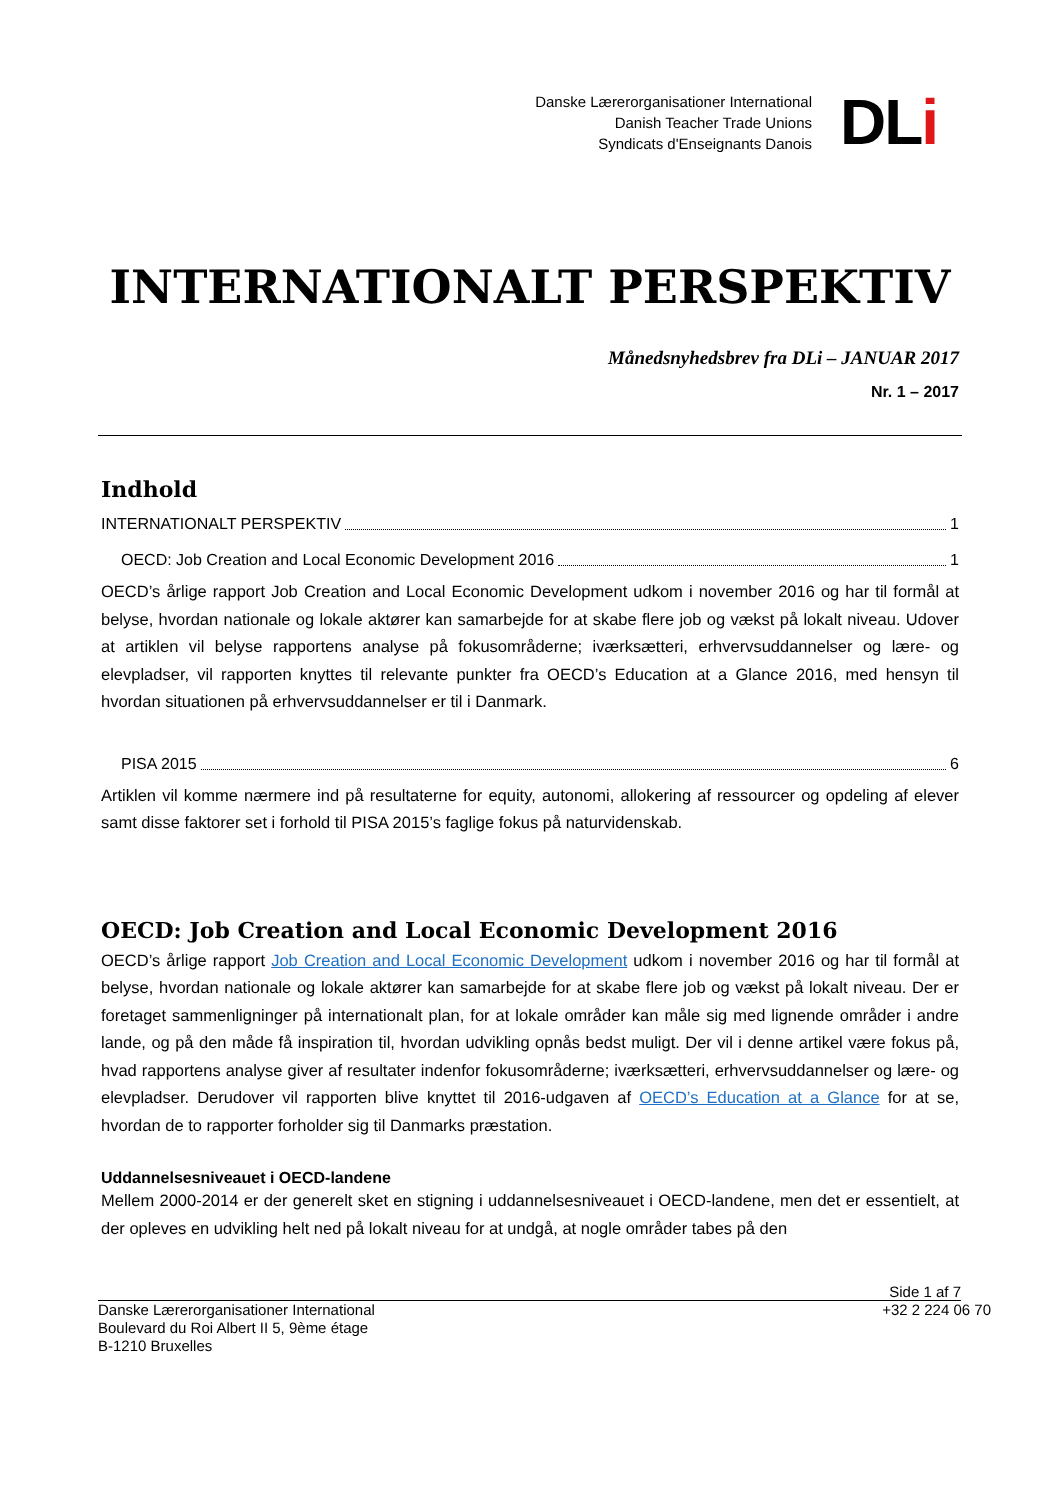Danske Lærerorganisationer International
Danish Teacher Trade Unions
Syndicats d'Enseignants Danois
DLi
INTERNATIONALT PERSPEKTIV
Månedsnyhedsbrev fra DLi – JANUAR 2017
Nr. 1 – 2017
Indhold
INTERNATIONALT PERSPEKTIV 1
OECD: Job Creation and Local Economic Development 2016 1
OECD’s årlige rapport Job Creation and Local Economic Development udkom i november 2016 og har til formål at belyse, hvordan nationale og lokale aktører kan samarbejde for at skabe flere job og vækst på lokalt niveau. Udover at artiklen vil belyse rapportens analyse på fokusområderne; iværksætteri, erhvervsuddannelser og lære- og elevpladser, vil rapporten knyttes til relevante punkter fra OECD’s Education at a Glance 2016, med hensyn til hvordan situationen på erhvervsuddannelser er til i Danmark.
PISA 2015 6
Artiklen vil komme nærmere ind på resultaterne for equity, autonomi, allokering af ressourcer og opdeling af elever samt disse faktorer set i forhold til PISA 2015’s faglige fokus på naturvidenskab.
OECD: Job Creation and Local Economic Development 2016
OECD’s årlige rapport Job Creation and Local Economic Development udkom i november 2016 og har til formål at belyse, hvordan nationale og lokale aktører kan samarbejde for at skabe flere job og vækst på lokalt niveau. Der er foretaget sammenligninger på internationalt plan, for at lokale områder kan måle sig med lignende områder i andre lande, og på den måde få inspiration til, hvordan udvikling opnås bedst muligt. Der vil i denne artikel være fokus på, hvad rapportens analyse giver af resultater indenfor fokusområderne; iværksætteri, erhvervsuddannelser og lære- og elevpladser. Derudover vil rapporten blive knyttet til 2016-udgaven af OECD’s Education at a Glance for at se, hvordan de to rapporter forholder sig til Danmarks præstation.
Uddannelsesniveauet i OECD-landene
Mellem 2000-2014 er der generelt sket en stigning i uddannelsesniveauet i OECD-landene, men det er essentielt, at der opleves en udvikling helt ned på lokalt niveau for at undgå, at nogle områder tabes på den
Side 1 af 7
Danske Lærerorganisationer International +32 2 224 06 70
Boulevard du Roi Albert II 5, 9ème étage
B-1210 Bruxelles